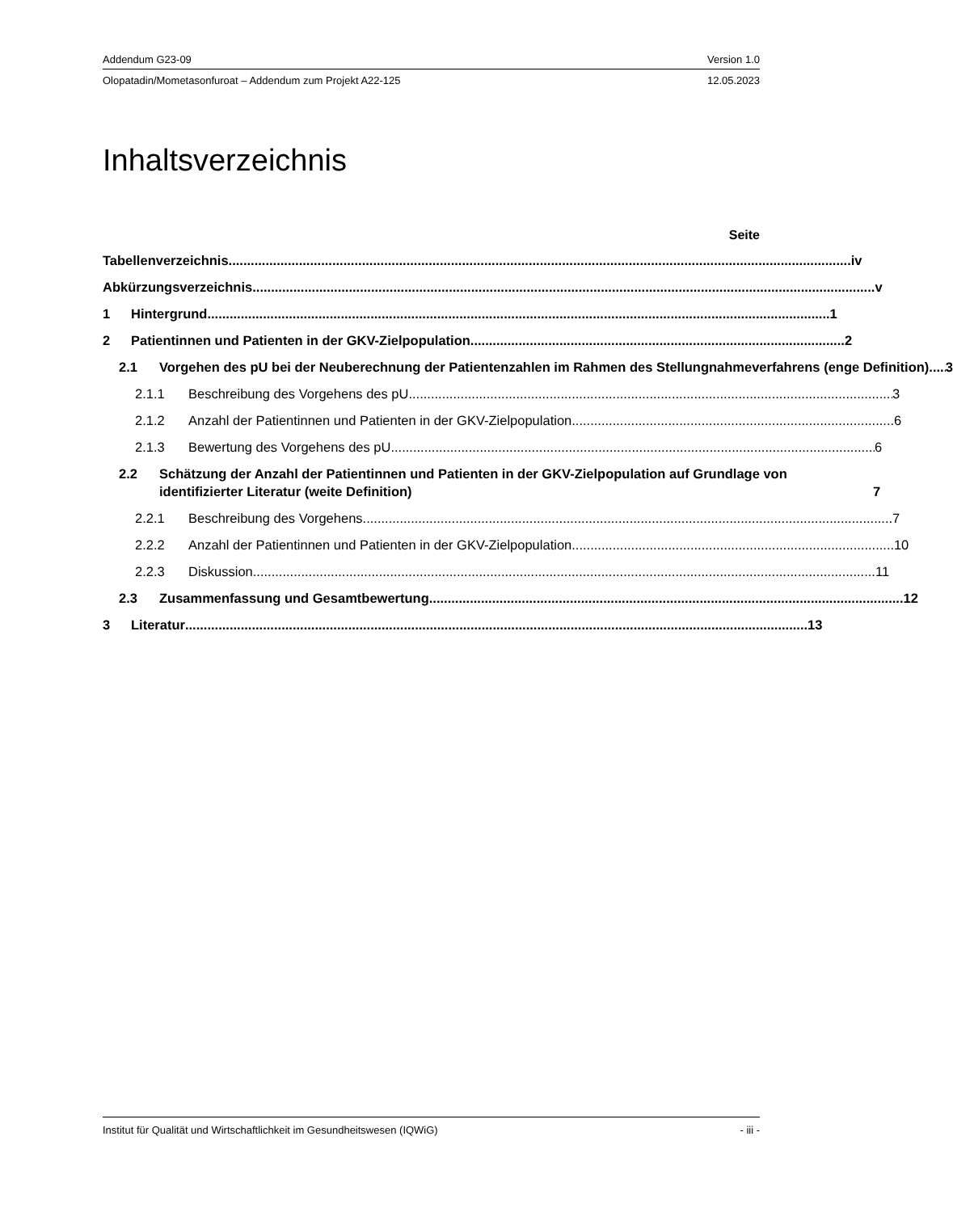Addendum G23-09 Version 1.0
Olopatadin/Mometasonfuroat – Addendum zum Projekt A22-125 12.05.2023
Inhaltsverzeichnis
Seite
Tabellenverzeichnis
iv
Abkürzungsverzeichnis
v
1
Hintergrund
1
2
Patientinnen und Patienten in der GKV-Zielpopulation
2
2.1
Vorgehen des pU bei der Neuberechnung der Patientenzahlen im Rahmen des Stellungnahmeverfahrens (enge Definition)
3
2.1.1
Beschreibung des Vorgehens des pU
3
2.1.2
Anzahl der Patientinnen und Patienten in der GKV-Zielpopulation
6
2.1.3
Bewertung des Vorgehens des pU
6
2.2
Schätzung der Anzahl der Patientinnen und Patienten in der GKV-Zielpopulation auf Grundlage von identifizierter Literatur (weite Definition)
7
2.2.1
Beschreibung des Vorgehens
7
2.2.2
Anzahl der Patientinnen und Patienten in der GKV-Zielpopulation
10
2.2.3
Diskussion
11
2.3
Zusammenfassung und Gesamtbewertung
12
3
Literatur
13
Institut für Qualität und Wirtschaftlichkeit im Gesundheitswesen (IQWiG) - iii -